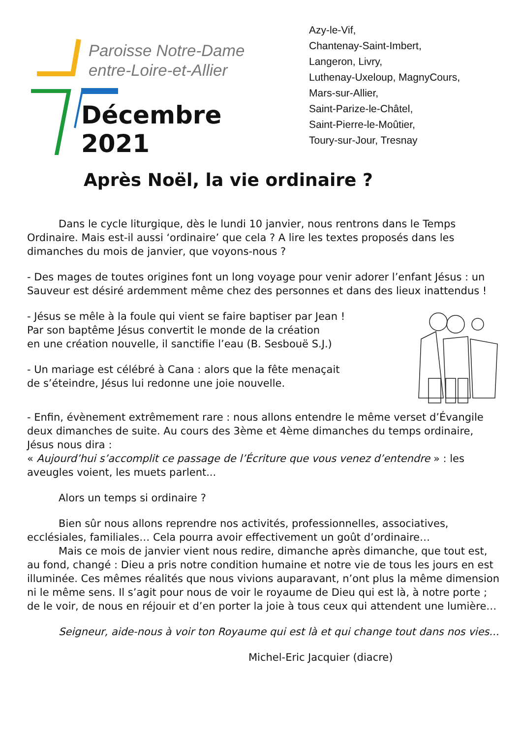Paroisse Notre-Dame
entre-Loire-et-Allier
Décembre 2021
Azy-le-Vif,
Chantenay-Saint-Imbert,
Langeron, Livry,
Luthenay-Uxeloup, MagnyCours,
Mars-sur-Allier,
Saint-Parize-le-Châtel,
Saint-Pierre-le-Moûtier,
Toury-sur-Jour, Tresnay
Après Noël, la vie ordinaire ?
Dans le cycle liturgique, dès le lundi 10 janvier, nous rentrons dans le Temps Ordinaire. Mais est-il aussi ‘ordinaire’ que cela ? A lire les textes proposés dans les dimanches du mois de janvier, que voyons-nous ?
- Des mages de toutes origines font un long voyage pour venir adorer l’enfant Jésus : un Sauveur est désiré ardemment même chez des personnes et dans des lieux inattendus !
- Jésus se mêle à la foule qui vient se faire baptiser par Jean !
Par son baptême Jésus convertit le monde de la création
en une création nouvelle, il sanctifie l’eau (B. Sesbouë S.J.)
- Un mariage est célébré à Cana : alors que la fête menaçait
de s’éteindre, Jésus lui redonne une joie nouvelle.
- Enfin, évènement extrêmement rare : nous allons entendre le même verset d’Évangile deux dimanches de suite. Au cours des 3ème et 4ème dimanches du temps ordinaire, Jésus nous dira :
« Aujourd’hui s’accomplit ce passage de l’Écriture que vous venez d’entendre » : les aveugles voient, les muets parlent...
Alors un temps si ordinaire ?
Bien sûr nous allons reprendre nos activités, professionnelles, associatives, ecclésiales, familiales… Cela pourra avoir effectivement un goût d’ordinaire…
Mais ce mois de janvier vient nous redire, dimanche après dimanche, que tout est, au fond, changé : Dieu a pris notre condition humaine et notre vie de tous les jours en est illuminée. Ces mêmes réalités que nous vivions auparavant, n’ont plus la même dimension ni le même sens. Il s’agit pour nous de voir le royaume de Dieu qui est là, à notre porte ; de le voir, de nous en réjouir et d’en porter la joie à tous ceux qui attendent une lumière…
Seigneur, aide-nous à voir ton Royaume qui est là et qui change tout dans nos vies...
Michel-Eric Jacquier (diacre)